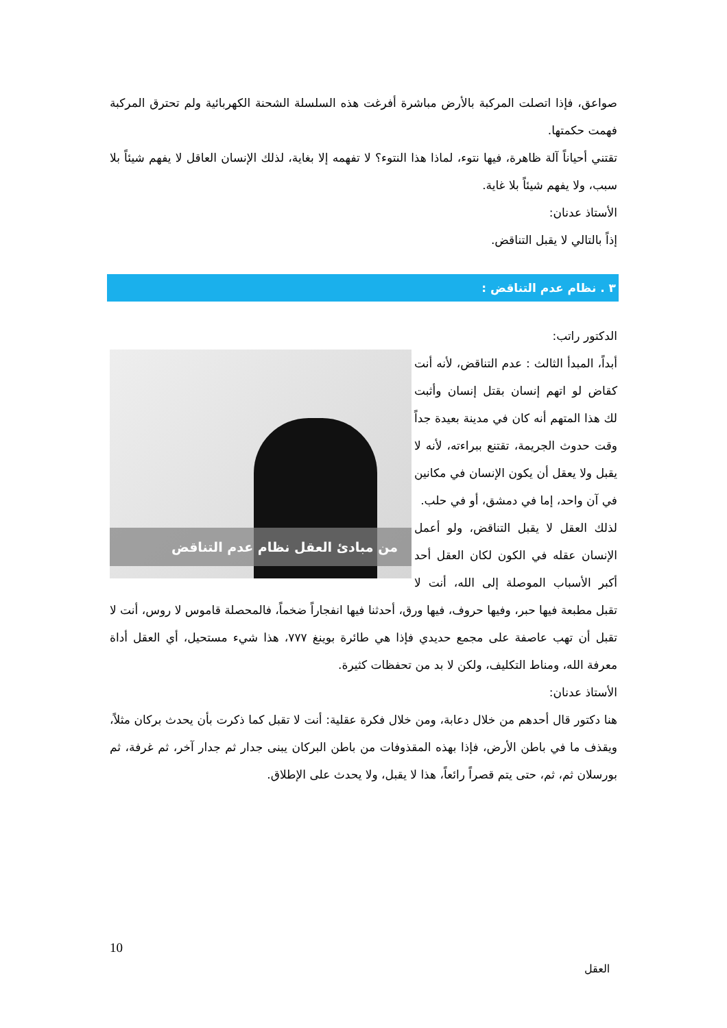صواعق، فإذا اتصلت المركبة بالأرض مباشرة أفرغت هذه السلسلة الشحنة الكهربائية ولم تحترق المركبة فهمت حكمتها.
تقتني أحياناً آلة ظاهرة، فيها نتوء، لماذا هذا النتوء؟ لا تفهمه إلا بغاية، لذلك الإنسان العاقل لا يفهم شيئاً بلا سبب، ولا يفهم شيئاً بلا غاية.
الأستاذ عدنان:
إذاً بالتالي لا يقبل التناقض.
٣ . نظام عدم التناقض :
الدكتور راتب:
من مبادئ العقل نظام عدم التناقض
أبداً، المبدأ الثالث : عدم التناقض، لأنه أنت كقاض لو اتهم إنسان بقتل إنسان وأثبت لك هذا المتهم أنه كان في مدينة بعيدة جداً وقت حدوث الجريمة، تقتنع ببراءته، لأنه لا يقبل ولا يعقل أن يكون الإنسان في مكانين في آن واحد، إما في دمشق، أو في حلب.
لذلك العقل لا يقبل التناقض، ولو أعمل الإنسان عقله في الكون لكان العقل أحد أكبر الأسباب الموصلة إلى الله، أنت لا تقبل مطبعة فيها حبر، وفيها حروف، فيها ورق، أحدثنا فيها انفجاراً ضخماً، فالمحصلة قاموس لا روس، أنت لا تقبل أن تهب عاصفة على مجمع حديدي فإذا هي طائرة بوينغ ٧٧٧، هذا شيء مستحيل، أي العقل أداة معرفة الله، ومناط التكليف، ولكن لا بد من تحفظات كثيرة.
الأستاذ عدنان:
هنا دكتور قال أحدهم من خلال دعابة، ومن خلال فكرة عقلية: أنت لا تقبل كما ذكرت بأن يحدث بركان مثلاً، ويقذف ما في باطن الأرض، فإذا بهذه المقذوفات من باطن البركان يبنى جدار ثم جدار آخر، ثم غرفة، ثم بورسلان ثم، ثم، حتى يتم قصراً رائعاً، هذا لا يقبل، ولا يحدث على الإطلاق.
10
العقل